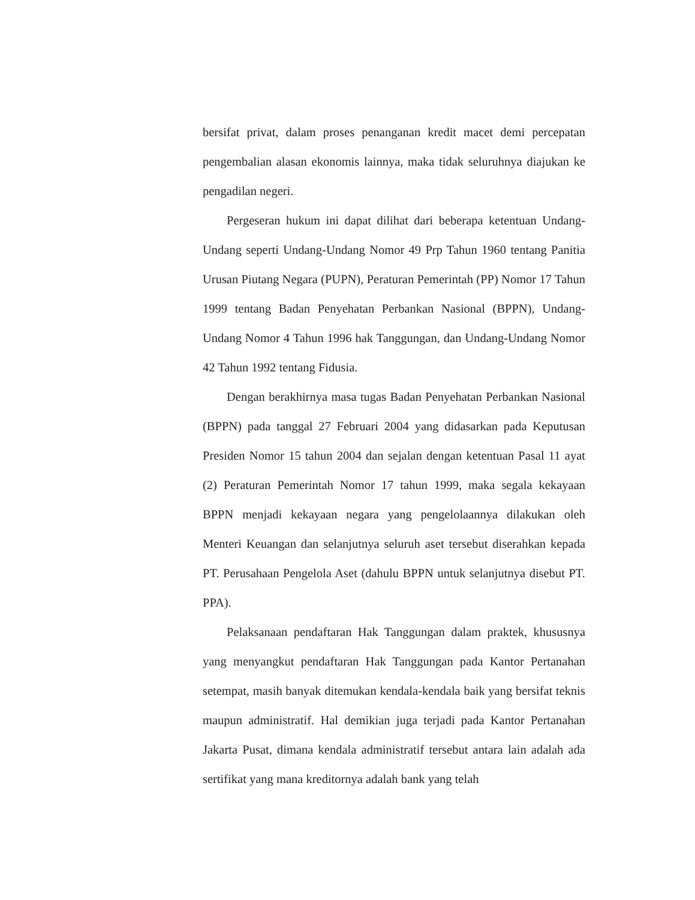bersifat privat, dalam proses penanganan kredit macet demi percepatan pengembalian alasan ekonomis lainnya, maka tidak seluruhnya diajukan ke pengadilan negeri.
Pergeseran hukum ini dapat dilihat dari beberapa ketentuan Undang-Undang seperti Undang-Undang Nomor 49 Prp Tahun 1960 tentang Panitia Urusan Piutang Negara (PUPN), Peraturan Pemerintah (PP) Nomor 17 Tahun 1999 tentang Badan Penyehatan Perbankan Nasional (BPPN), Undang-Undang Nomor 4 Tahun 1996 hak Tanggungan, dan Undang-Undang Nomor 42 Tahun 1992 tentang Fidusia.
Dengan berakhirnya masa tugas Badan Penyehatan Perbankan Nasional (BPPN) pada tanggal 27 Februari 2004 yang didasarkan pada Keputusan Presiden Nomor 15 tahun 2004 dan sejalan dengan ketentuan Pasal 11 ayat (2) Peraturan Pemerintah Nomor 17 tahun 1999, maka segala kekayaan BPPN menjadi kekayaan negara yang pengelolaannya dilakukan oleh Menteri Keuangan dan selanjutnya seluruh aset tersebut diserahkan kepada PT. Perusahaan Pengelola Aset (dahulu BPPN untuk selanjutnya disebut PT. PPA).
Pelaksanaan pendaftaran Hak Tanggungan dalam praktek, khususnya yang menyangkut pendaftaran Hak Tanggungan pada Kantor Pertanahan setempat, masih banyak ditemukan kendala-kendala baik yang bersifat teknis maupun administratif. Hal demikian juga terjadi pada Kantor Pertanahan Jakarta Pusat, dimana kendala administratif tersebut antara lain adalah ada sertifikat yang mana kreditornya adalah bank yang telah